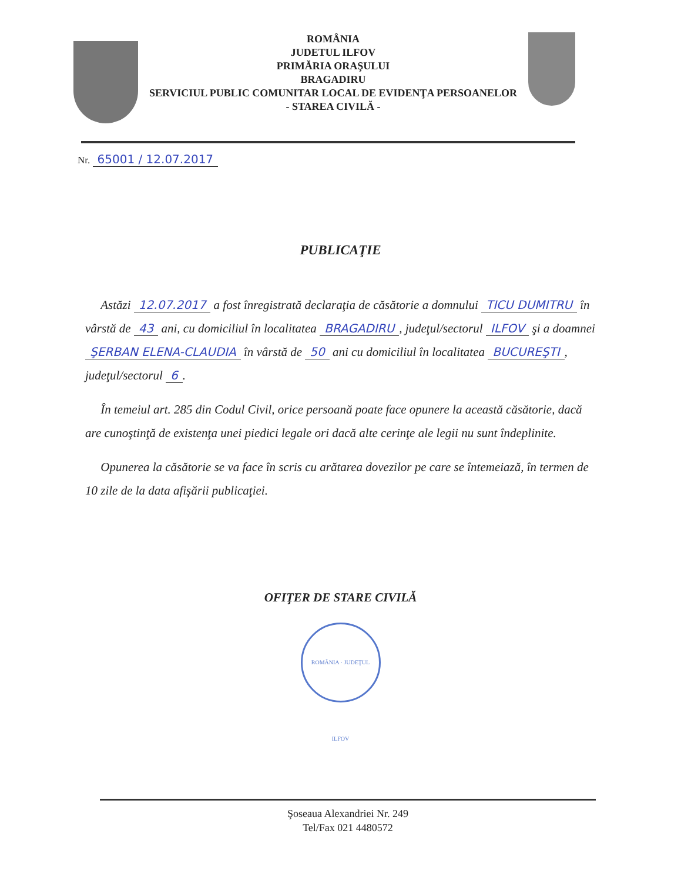ROMÂNIA
JUDETUL ILFOV
PRIMĂRIA ORAŞULUI
BRAGADIRU
SERVICIUL PUBLIC COMUNITAR LOCAL DE EVIDENŢA PERSOANELOR
- STAREA CIVILĂ -
Nr. 65001 / 12.07.2017
PUBLICAŢIE
Astăzi 12.07.2017 a fost înregistrată declaraţia de căsătorie a domnului TICU DUMITRU în vârstă de 43 ani, cu domiciliul în localitatea BRAGADIRU, judeţul/sectorul ILFOV şi a doamnei ŞERBAN ELENA-CLAUDIA în vârstă de 50 ani cu domiciliul în localitatea BUCUREŞTI, judeţul/sectorul 6.
În temeiul art. 285 din Codul Civil, orice persoană poate face opunere la această căsătorie, dacă are cunoştinţă de existenţa unei piedici legale ori dacă alte cerinţe ale legii nu sunt îndeplinite.
Opunerea la căsătorie se va face în scris cu arătarea dovezilor pe care se întemeiază, în termen de 10 zile de la data afişării publicaţiei.
OFIŢER DE STARE CIVILĂ
ROMÂNIA · JUDEŢUL ILFOV
Şoseaua Alexandriei Nr. 249
Tel/Fax 021 4480572